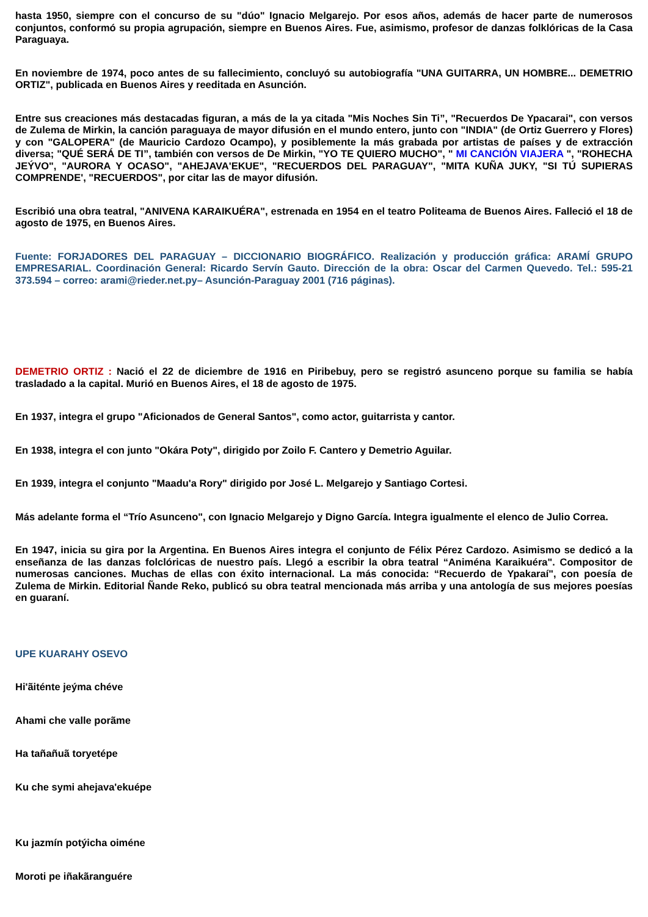hasta 1950, siempre con el concurso de su "dúo" Ignacio Melgarejo. Por esos años, además de hacer parte de numerosos conjuntos, conformó su propia agrupación, siempre en Buenos Aires. Fue, asimismo, profesor de danzas folklóricas de la Casa Paraguaya.
En noviembre de 1974, poco antes de su fallecimiento, concluyó su autobiografía "UNA GUITARRA, UN HOMBRE... DEMETRIO ORTIZ", publicada en Buenos Aires y reeditada en Asunción.
Entre sus creaciones más destacadas figuran, a más de la ya citada "Mis Noches Sin Ti”, "Recuerdos De Ypacarai", con versos de Zulema de Mirkin, la canción paraguaya de mayor difusión en el mundo entero, junto con "INDIA" (de Ortiz Guerrero y Flores) y con "GALOPERA" (de Mauricio Cardozo Ocampo), y posiblemente la más grabada por artistas de países y de extracción diversa; "QUÉ SERÁ DE TI”, también con versos de De Mirkin, "YO TE QUIERO MUCHO", " MI CANCIÓN VIAJERA ", "ROHECHA JEÝVO", "AURORA Y OCASO", "AHEJAVA'EKUE", "RECUERDOS DEL PARAGUAY", "MITA KUÑA JUKY, "SI TÚ SUPIERAS COMPRENDE', "RECUERDOS", por citar las de mayor difusión.
Escribió una obra teatral, "ANIVENA KARAIKUÉRA", estrenada en 1954 en el teatro Politeama de Buenos Aires. Falleció el 18 de agosto de 1975, en Buenos Aires.
Fuente: FORJADORES DEL PARAGUAY – DICCIONARIO BIOGRÁFICO. Realización y producción gráfica: ARAMÍ GRUPO EMPRESARIAL. Coordinación General: Ricardo Servín Gauto. Dirección de la obra: Oscar del Carmen Quevedo. Tel.: 595-21 373.594 – correo: arami@rieder.net.py– Asunción-Paraguay 2001 (716 páginas).
DEMETRIO ORTIZ : Nació el 22 de diciembre de 1916 en Piribebuy, pero se registró asunceno porque su familia se había trasladado a la capital. Murió en Buenos Aires, el 18 de agosto de 1975.
En 1937, integra el grupo "Aficionados de General Santos", como actor, guitarrista y cantor.
En 1938, integra el con junto "Okára Poty", dirigido por Zoilo F. Cantero y Demetrio Aguilar.
En 1939, integra el conjunto "Maadu'a Rory" dirigido por José L. Melgarejo y Santiago Cortesi.
Más adelante forma el “Trío Asunceno", con Ignacio Melgarejo y Digno García. Integra igualmente el elenco de Julio Correa.
En 1947, inicia su gira por la Argentina. En Buenos Aires integra el conjunto de Félix Pérez Cardozo. Asimismo se dedicó a la enseñanza de las danzas folclóricas de nuestro país. Llegó a escribir la obra teatral “Aniména Karaikuéra". Compositor de numerosas canciones. Muchas de ellas con éxito internacional. La más conocida: “Recuerdo de Ypakaraí", con poesía de Zulema de Mirkin. Editorial Ñande Reko, publicó su obra teatral mencionada más arriba y una antología de sus mejores poesías en guaraní.
UPE KUARAHY OSEVO
Hi'ãiténte jeýma chéve
Ahami che valle porãme
Ha tañañuã toryetépe
Ku che symi ahejava'ekuépe
Ku jazmín potýicha oiméne
Moroti pe iñakãranguére